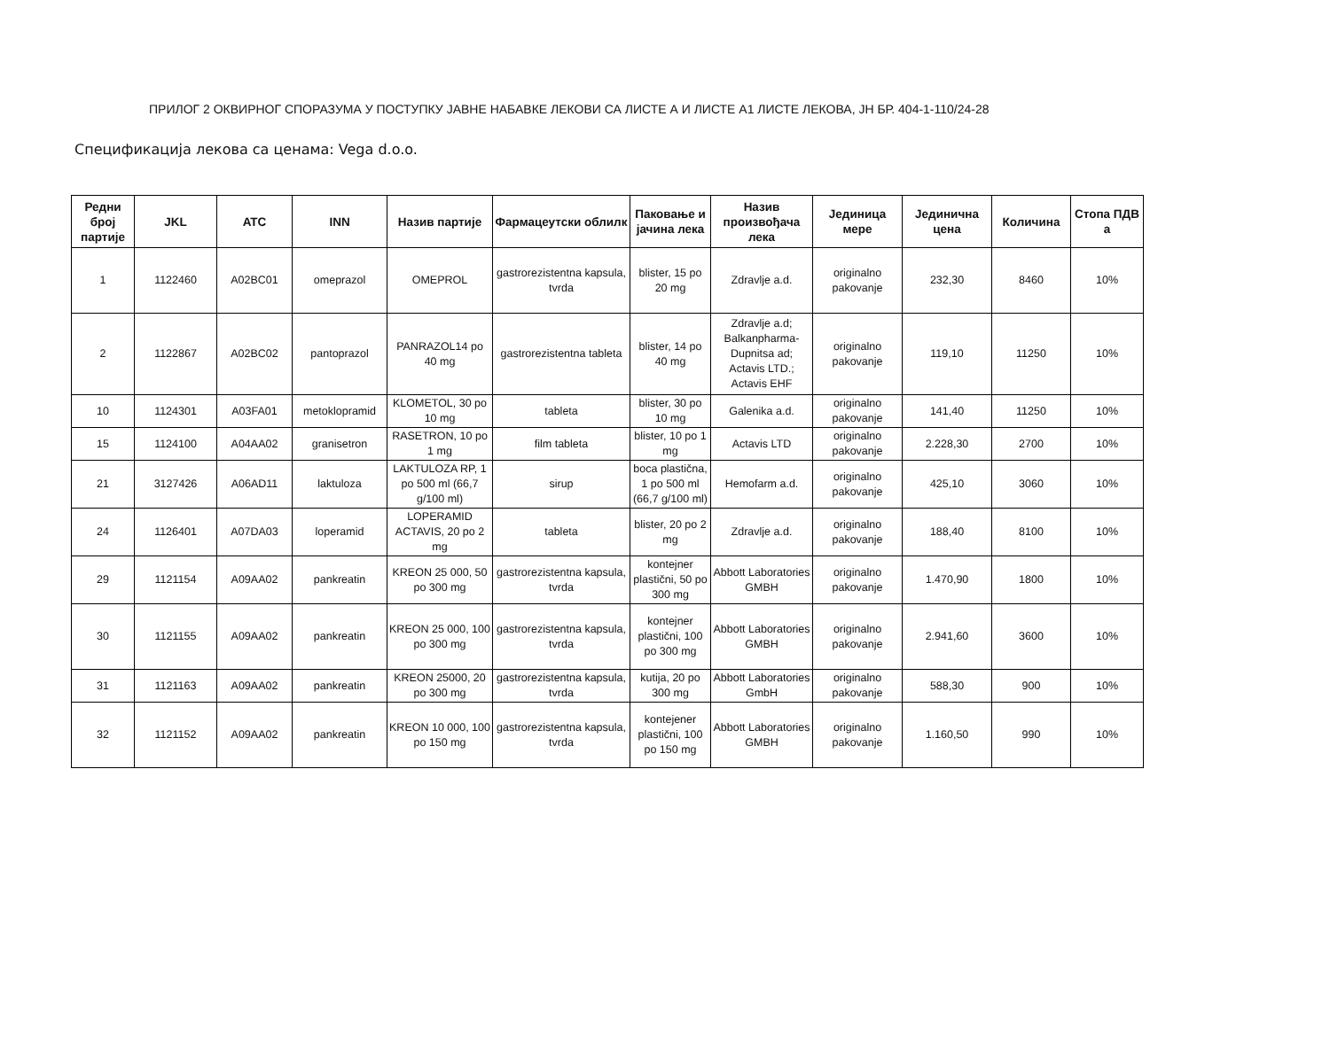ПРИЛОГ 2 ОКВИРНОГ СПОРАЗУМА У ПОСТУПКУ ЈАВНЕ НАБАВКЕ ЛЕКОВИ СА ЛИСТЕ А И ЛИСТЕ А1 ЛИСТЕ ЛЕКОВА, ЈН БР. 404-1-110/24-28
Спецификација лекова са ценама: Vega d.o.o.
| Редни број партије | JKL | ATC | INN | Назив партије | Фармацеутски облилк | Паковање и јачина лека | Назив произвођача лека | Јединица мере | Јединична цена | Количина | Стопа ПДВ а |
| --- | --- | --- | --- | --- | --- | --- | --- | --- | --- | --- | --- |
| 1 | 1122460 | A02BC01 | omeprazol | OMEPROL | gastrorezistentna kapsula, tvrda | blister, 15 po 20 mg | Zdravlje a.d. | originalno pakovanje | 232,30 | 8460 | 10% |
| 2 | 1122867 | A02BC02 | pantoprazol | PANRAZOL14 po 40 mg | gastrorezistentna tableta | blister, 14 po 40 mg | Zdravlje a.d; Balkanpharma-Dupnitsa ad; Actavis LTD.; Actavis EHF | originalno pakovanje | 119,10 | 11250 | 10% |
| 10 | 1124301 | A03FA01 | metoklopramid | KLOMETOL, 30 po 10 mg | tableta | blister, 30 po 10 mg | Galenika a.d. | originalno pakovanje | 141,40 | 11250 | 10% |
| 15 | 1124100 | A04AA02 | granisetron | RASETRON, 10 po 1 mg | film tableta | blister, 10 po 1 mg | Actavis LTD | originalno pakovanje | 2.228,30 | 2700 | 10% |
| 21 | 3127426 | A06AD11 | laktuloza | LAKTULOZA RP, 1 po 500 ml (66,7 g/100 ml) | sirup | boca plastična, 1 po 500 ml (66,7 g/100 ml) | Hemofarm a.d. | originalno pakovanje | 425,10 | 3060 | 10% |
| 24 | 1126401 | A07DA03 | loperamid | LOPERAMID ACTAVIS, 20 po 2 mg | tableta | blister, 20 po 2 mg | Zdravlje a.d. | originalno pakovanje | 188,40 | 8100 | 10% |
| 29 | 1121154 | A09AA02 | pankreatin | KREON 25 000, 50 po 300 mg | gastrorezistentna kapsula, tvrda | kontejner plastični, 50 po 300 mg | Abbott Laboratories GMBH | originalno pakovanje | 1.470,90 | 1800 | 10% |
| 30 | 1121155 | A09AA02 | pankreatin | KREON 25 000, 100 po 300 mg | gastrorezistentna kapsula, tvrda | kontejner plastični, 100 po 300 mg | Abbott Laboratories GMBH | originalno pakovanje | 2.941,60 | 3600 | 10% |
| 31 | 1121163 | A09AA02 | pankreatin | KREON 25000, 20 po 300 mg | gastrorezistentna kapsula, tvrda | kutija, 20 po 300 mg | Abbott Laboratories GmbH | originalno pakovanje | 588,30 | 900 | 10% |
| 32 | 1121152 | A09AA02 | pankreatin | KREON 10 000, 100 po 150 mg | gastrorezistentna kapsula, tvrda | kontejener plastični, 100 po 150 mg | Abbott Laboratories GMBH | originalno pakovanje | 1.160,50 | 990 | 10% |